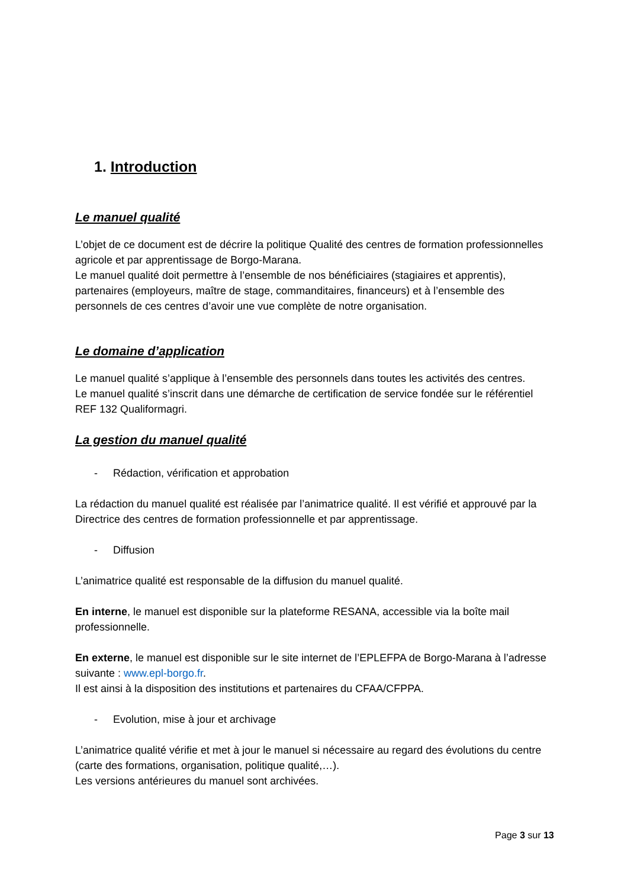1. Introduction
Le manuel qualité
L’objet de ce document est de décrire la politique Qualité des centres de formation professionnelles agricole et par apprentissage de Borgo-Marana.
Le manuel qualité doit permettre à l’ensemble de nos bénéficiaires (stagiaires et apprentis), partenaires (employeurs, maître de stage, commanditaires, financeurs) et à l’ensemble des personnels de ces centres d’avoir une vue complète de notre organisation.
Le domaine d’application
Le manuel qualité s’applique à l’ensemble des personnels dans toutes les activités des centres.
Le manuel qualité s’inscrit dans une démarche de certification de service fondée sur le référentiel REF 132 Qualiformagri.
La gestion du manuel qualité
- Rédaction, vérification et approbation
La rédaction du manuel qualité est réalisée par l’animatrice qualité. Il est vérifié et approuvé par la Directrice des centres de formation professionnelle et par apprentissage.
- Diffusion
L’animatrice qualité est responsable de la diffusion du manuel qualité.
En interne, le manuel est disponible sur la plateforme RESANA, accessible via la boîte mail professionnelle.
En externe, le manuel est disponible sur le site internet de l’EPLEFPA de Borgo-Marana à l’adresse suivante : www.epl-borgo.fr.
Il est ainsi à la disposition des institutions et partenaires du CFAA/CFPPA.
- Evolution, mise à jour et archivage
L’animatrice qualité vérifie et met à jour le manuel si nécessaire au regard des évolutions du centre (carte des formations, organisation, politique qualité,…).
Les versions antérieures du manuel sont archivées.
Page 3 sur 13